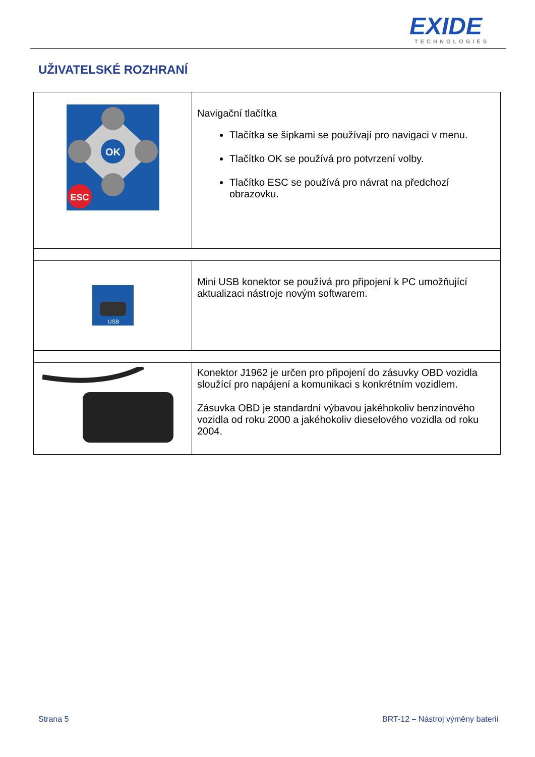EXIDE
TECHNOLOGIES
UŽIVATELSKÉ ROZHRANÍ
| OK ESC | Navigační tlačítka Tlačítka se šipkami se používají pro navigaci v menu. Tlačítko OK se používá pro potvrzení volby. Tlačítko ESC se používá pro návrat na předchozí obrazovku. |
| USB | Mini USB konektor se používá pro připojení k PC umožňující aktualizaci nástroje novým softwarem. |
| | Konektor J1962 je určen pro připojení do zásuvky OBD vozidla sloužící pro napájení a komunikaci s konkrétním vozidlem. Zásuvka OBD je standardní výbavou jakéhokoliv benzínového vozidla od roku 2000 a jakéhokoliv dieselového vozidla od roku 2004. |
Strana 5
BRT-12 – Nástroj výměny baterií